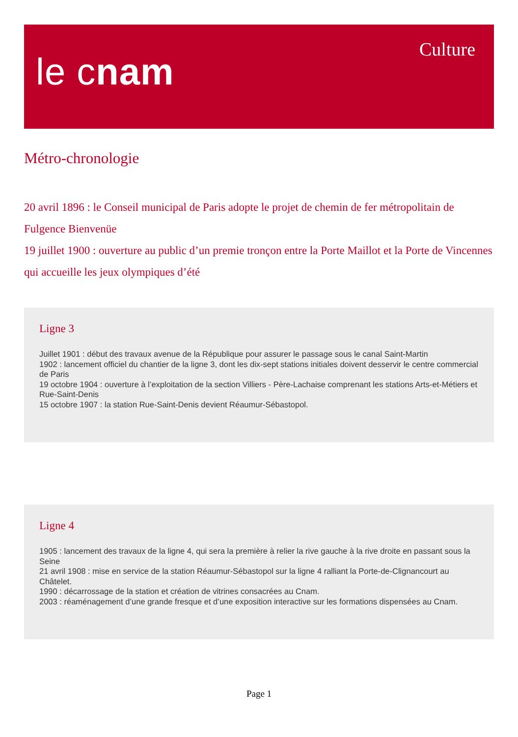le cnam
Culture
Métro-chronologie
20 avril 1896 : le Conseil municipal de Paris adopte le projet de chemin de fer métropolitain de Fulgence Bienvenüe
19 juillet 1900 : ouverture au public d’un premie tronçon entre la Porte Maillot et la Porte de Vincennes qui accueille les jeux olympiques d’été
Ligne 3
Juillet 1901 : début des travaux avenue de la République pour assurer le passage sous le canal Saint-Martin
1902 : lancement officiel du chantier de la ligne 3, dont les dix-sept stations initiales doivent desservir le centre commercial de Paris
19 octobre 1904 : ouverture à l’exploitation de la section Villiers - Père-Lachaise comprenant les stations Arts-et-Métiers et Rue-Saint-Denis
15 octobre 1907 : la station Rue-Saint-Denis devient Réaumur-Sébastopol.
Ligne 4
1905 : lancement des travaux de la ligne 4, qui sera la première à relier la rive gauche à la rive droite en passant sous la Seine
21 avril 1908 : mise en service de la station Réaumur-Sébastopol sur la ligne 4 ralliant la Porte-de-Clignancourt au Châtelet.
1990 : décarrossage de la station et création de vitrines consacrées au Cnam.
2003 : réaménagement d’une grande fresque et d’une exposition interactive sur les formations dispensées au Cnam.
Page 1